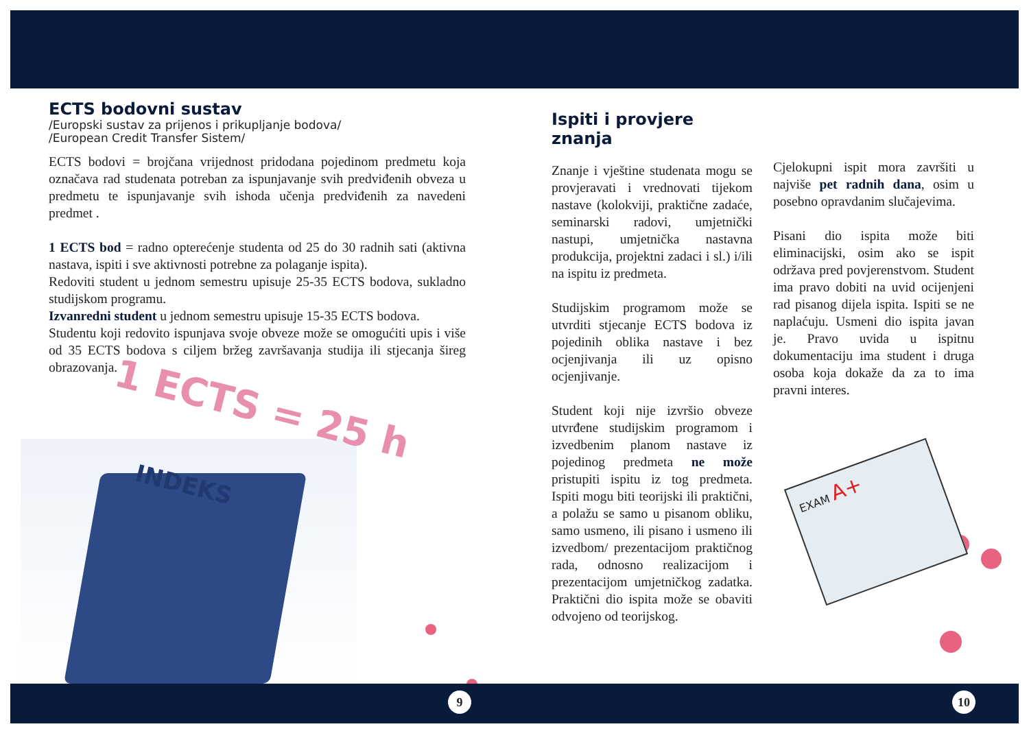ECTS bodovni sustav
/Europski sustav za prijenos i prikupljanje bodova/
/European Credit Transfer Sistem/
ECTS bodovi = brojčana vrijednost pridodana pojedinom predmetu koja označava rad studenata potreban za ispunjavanje svih predviđenih obveza u predmetu te ispunjavanje svih ishoda učenja predviđenih za navedeni predmet .
1 ECTS bod = radno opterećenje studenta od 25 do 30 radnih sati (aktivna nastava, ispiti i sve aktivnosti potrebne za polaganje ispita).
Redoviti student u jednom semestru upisuje 25-35 ECTS bodova, sukladno studijskom programu.
Izvanredni student u jednom semestru upisuje 15-35 ECTS bodova.
Studentu koji redovito ispunjava svoje obveze može se omogućiti upis i više od 35 ECTS bodova s ciljem bržeg završavanja studija ili stjecanja šireg obrazovanja.
1 ECTS = 25 h
INDEKS
Ispiti i provjere znanja
Znanje i vještine studenata mogu se provjeravati i vrednovati tijekom nastave (kolokviji, praktične zadaće, seminarski radovi, umjetnički nastupi, umjetnička nastavna produkcija, projektni zadaci i sl.) i/ili na ispitu iz predmeta.
Studijskim programom može se utvrditi stjecanje ECTS bodova iz pojedinih oblika nastave i bez ocjenjivanja ili uz opisno ocjenjivanje.
Student koji nije izvršio obveze utvrđene studijskim programom i izvedbenim planom nastave iz pojedinog predmeta ne može pristupiti ispitu iz tog predmeta. Ispiti mogu biti teorijski ili praktični, a polažu se samo u pisanom obliku, samo usmeno, ili pisano i usmeno ili izvedbom/ prezentacijom praktičnog rada, odnosno realizacijom i prezentacijom umjetničkog zadatka. Praktični dio ispita može se obaviti odvojeno od teorijskog.
Cjelokupni ispit mora završiti u najviše pet radnih dana, osim u posebno opravdanim slučajevima.
Pisani dio ispita može biti eliminacijski, osim ako se ispit održava pred povjerenstvom. Student ima pravo dobiti na uvid ocijenjeni rad pisanog dijela ispita. Ispiti se ne naplaćuju. Usmeni dio ispita javan je. Pravo uvida u ispitnu dokumentaciju ima student i druga osoba koja dokaže da za to ima pravni interes.
EXAM A+
9 10